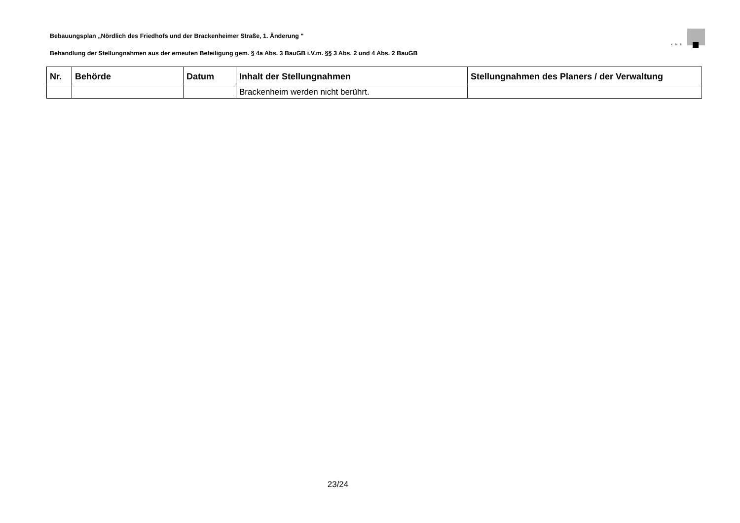Bebauungsplan „Nördlich des Friedhofs und der Brackenheimer Straße, 1. Änderung "
K M B
Behandlung der Stellungnahmen aus der erneuten Beteiligung gem. § 4a Abs. 3 BauGB i.V.m. §§ 3 Abs. 2 und 4 Abs. 2 BauGB
| Nr. | Behörde | Datum | Inhalt der Stellungnahmen | Stellungnahmen des Planers / der Verwaltung |
| --- | --- | --- | --- | --- |
| | | | Brackenheim werden nicht berührt. | |
23/24